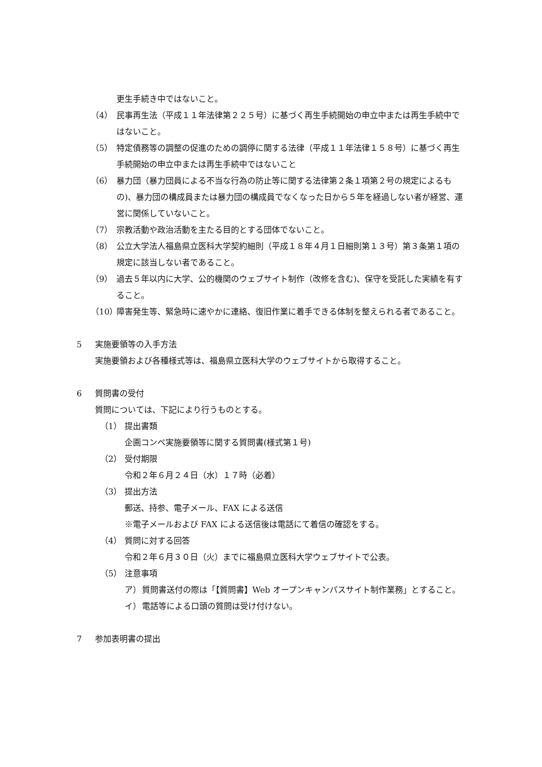更生手続き中ではないこと。
（4） 民事再生法（平成１１年法律第２２５号）に基づく再生手続開始の申立中または再生手続中ではないこと。
（5） 特定債務等の調整の促進のための調停に関する法律（平成１１年法律１５８号）に基づく再生手続開始の申立中または再生手続中ではないこと
（6） 暴力団（暴力団員による不当な行為の防止等に関する法律第２条１項第２号の規定によるもの)、暴力団の構成員または暴力団の構成員でなくなった日から５年を経過しない者が経営、運営に関係していないこと。
（7） 宗教活動や政治活動を主たる目的とする団体でないこと。
（8） 公立大学法人福島県立医科大学契約細則（平成１８年４月１日細則第１３号）第３条第１項の規定に該当しない者であること。
（9） 過去５年以内に大学、公的機関のウェブサイト制作（改修を含む)、保守を受託した実績を有すること。
（10） 障害発生等、緊急時に速やかに連絡、復旧作業に着手できる体制を整えられる者であること。
5 実施要領等の入手方法
実施要領および各種様式等は、福島県立医科大学のウェブサイトから取得すること。
6 質問書の受付
質問については、下記により行うものとする。
（1） 提出書類
企画コンペ実施要領等に関する質問書(様式第１号)
（2） 受付期限
令和２年６月２４日（水）１７時（必着）
（3） 提出方法
郵送、持参、電子メール、FAX による送信
※電子メールおよび FAX による送信後は電話にて着信の確認をする。
（4） 質問に対する回答
令和２年６月３０日（火）までに福島県立医科大学ウェブサイトで公表。
（5） 注意事項
ア） 質問書送付の際は「【質問書】Web オープンキャンパスサイト制作業務」とすること。
イ） 電話等による口頭の質問は受け付けない。
7 参加表明書の提出